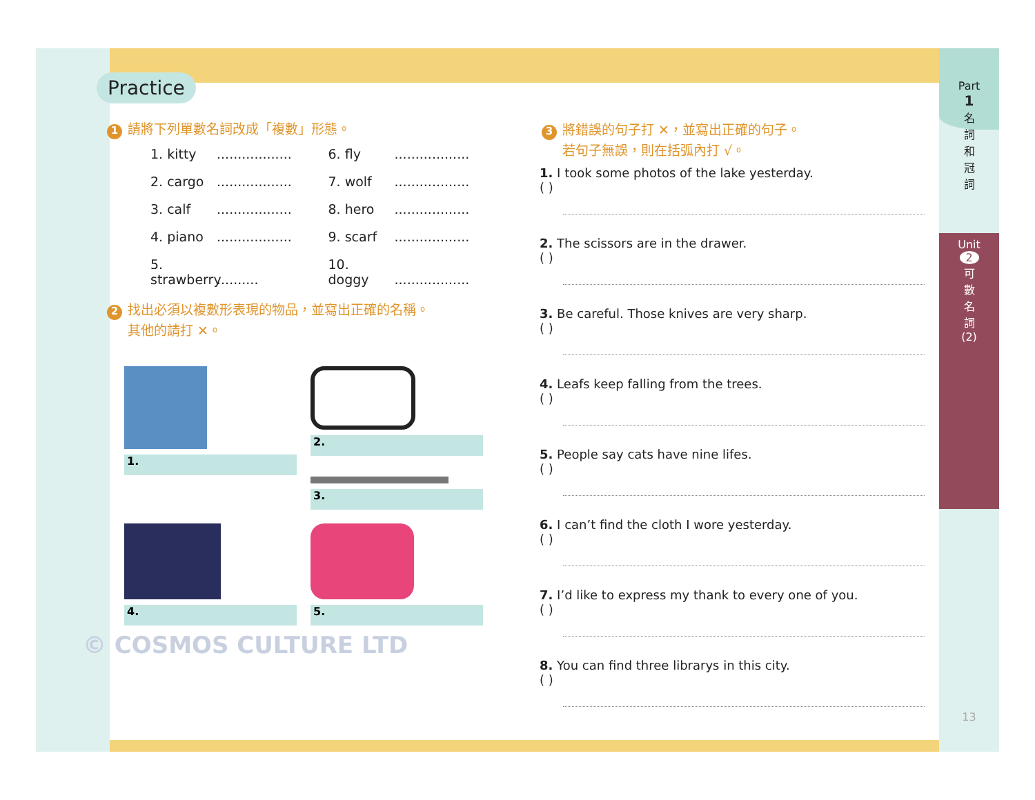Part
1
名
詞
和
冠
詞
Unit
2
可
數
名
詞
(2)
13
Practice
1 請將下列單數名詞改成「複數」形態。
1. kitty ..................
6. fly ..................
2. cargo ..................
7. wolf ..................
3. calf ..................
8. hero ..................
4. piano ..................
9. scarf ..................
5. strawberry ..........
10. doggy ..................
2 找出必須以複數形表現的物品，並寫出正確的名稱。
其他的請打 ✕。
1.
2.
3.
4.
5.
© COSMOS CULTURE LTD
3 將錯誤的句子打 ✕，並寫出正確的句子。
若句子無誤，則在括弧內打 √。
1. I took some photos of the lake yesterday.
( )
2. The scissors are in the drawer.
( )
3. Be careful. Those knives are very sharp.
( )
4. Leafs keep falling from the trees.
( )
5. People say cats have nine lifes.
( )
6. I can’t find the cloth I wore yesterday.
( )
7. I’d like to express my thank to every one of you.
( )
8. You can find three librarys in this city.
( )